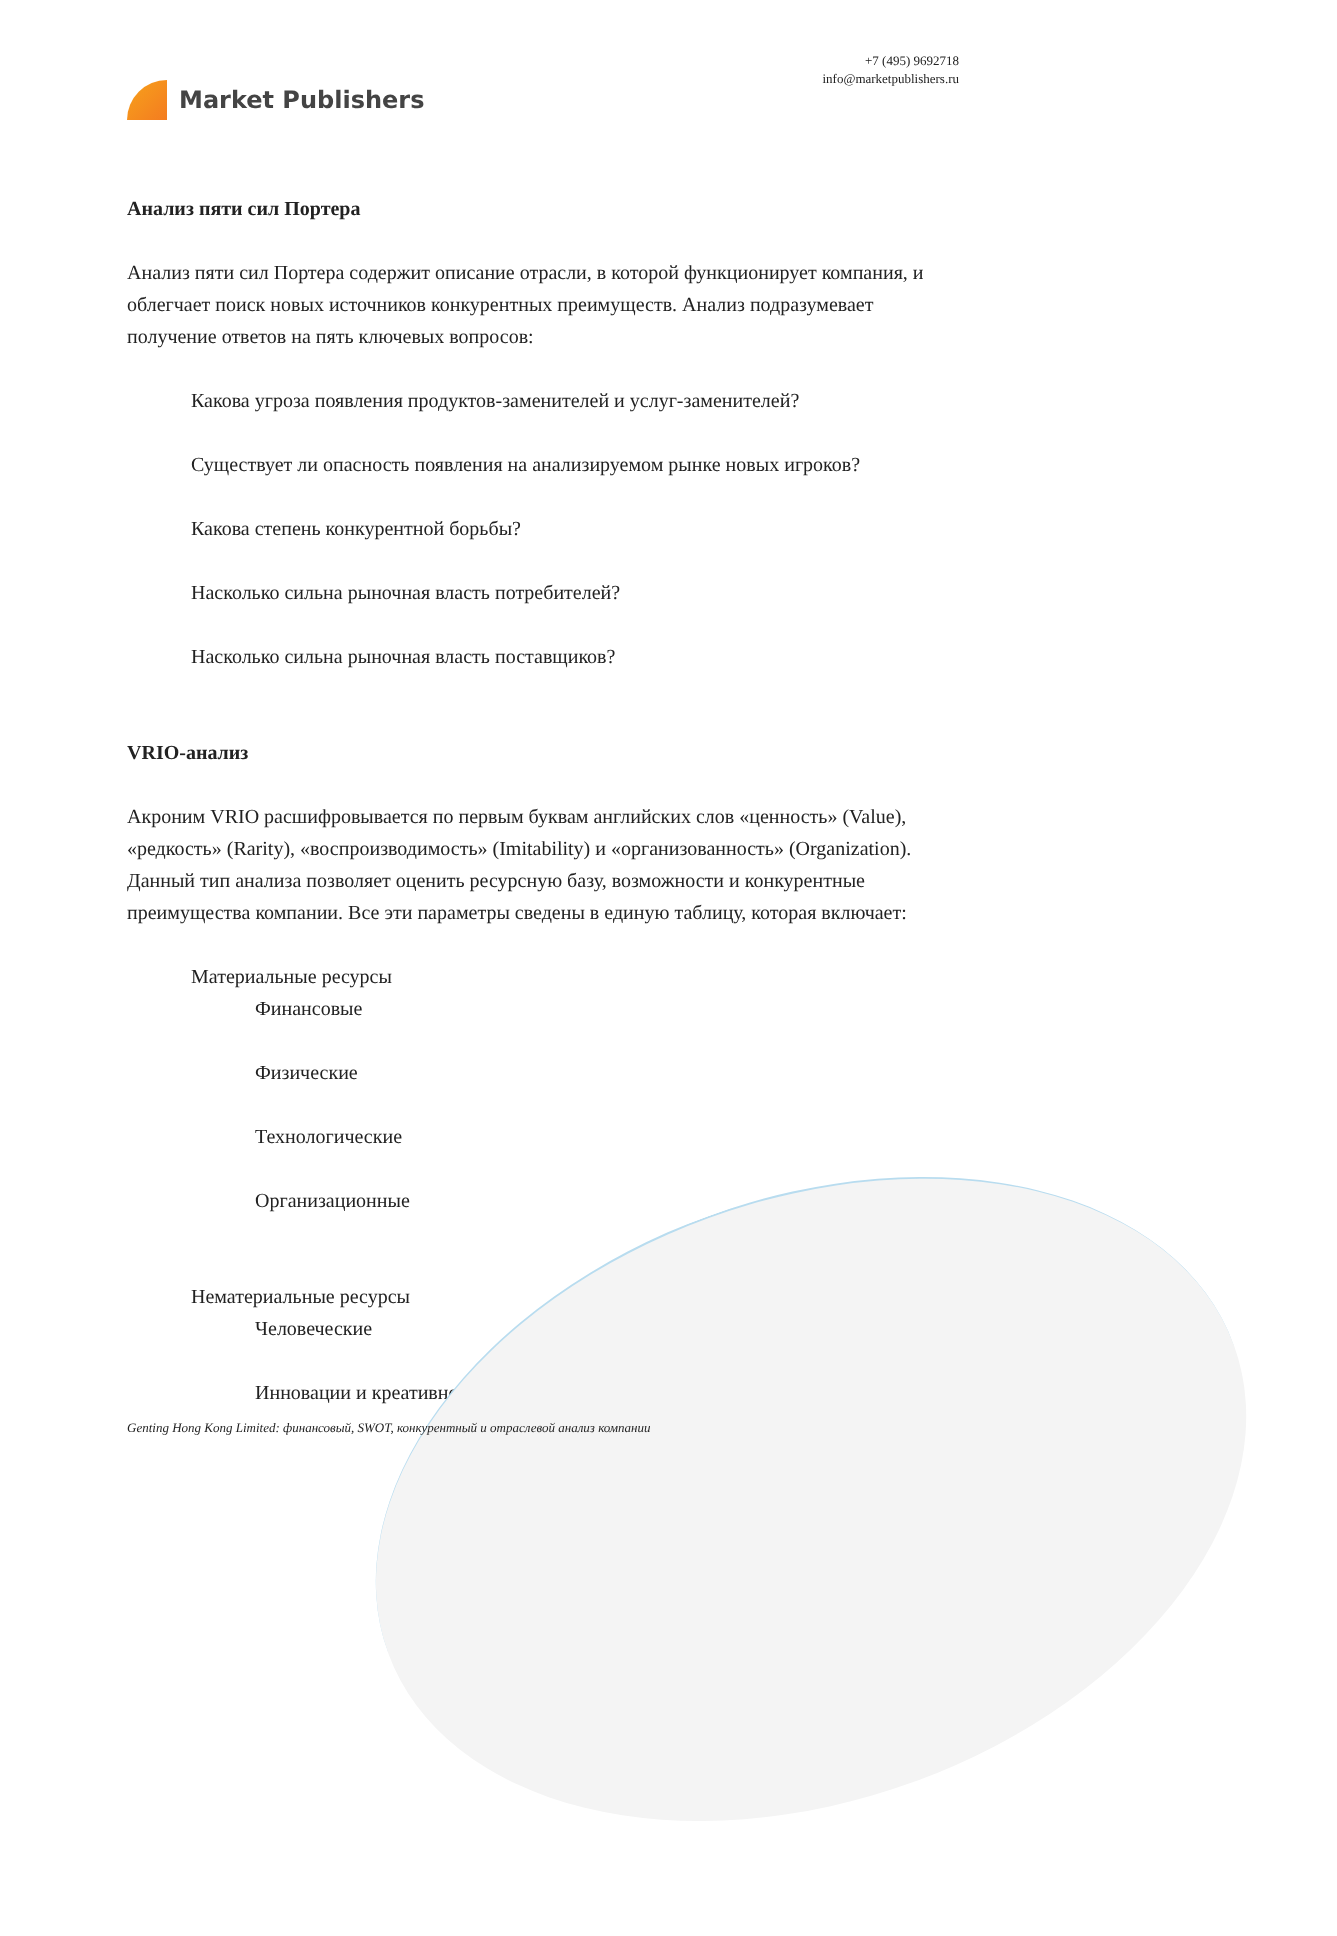Market Publishers
+7 (495) 9692718
info@marketpublishers.ru
Анализ пяти сил Портера
Анализ пяти сил Портера содержит описание отрасли, в которой функционирует компания, и облегчает поиск новых источников конкурентных преимуществ. Анализ подразумевает получение ответов на пять ключевых вопросов:
Какова угроза появления продуктов-заменителей и услуг-заменителей?
Существует ли опасность появления на анализируемом рынке новых игроков?
Какова степень конкурентной борьбы?
Насколько сильна рыночная власть потребителей?
Насколько сильна рыночная власть поставщиков?
VRIO-анализ
Акроним VRIO расшифровывается по первым буквам английских слов «ценность» (Value), «редкость» (Rarity), «воспроизводимость» (Imitability) и «организованность» (Organization). Данный тип анализа позволяет оценить ресурсную базу, возможности и конкурентные преимущества компании. Все эти параметры сведены в единую таблицу, которая включает:
Материальные ресурсы
Финансовые
Физические
Технологические
Организационные
Нематериальные ресурсы
Человеческие
Инновации и креативность
Genting Hong Kong Limited: финансовый, SWOT, конкурентный и отраслевой анализ компании